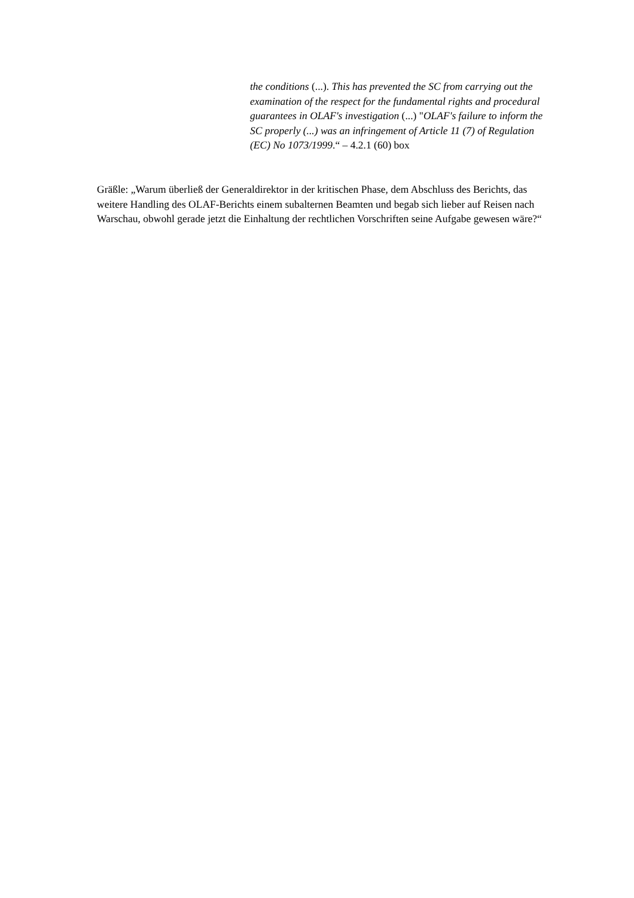the conditions (...). This has prevented the SC from carrying out the examination of the respect for the fundamental rights and procedural guarantees in OLAF's investigation (...) "OLAF's failure to inform the SC properly (...) was an infringement of Article 11 (7) of Regulation (EC) No 1073/1999.“ – 4.2.1 (60) box
Gräßle: „Warum überließ der Generaldirektor in der kritischen Phase, dem Abschluss des Berichts, das weitere Handling des OLAF-Berichts einem subalternen Beamten und begab sich lieber auf Reisen nach Warschau, obwohl gerade jetzt die Einhaltung der rechtlichen Vorschriften seine Aufgabe gewesen wäre?“